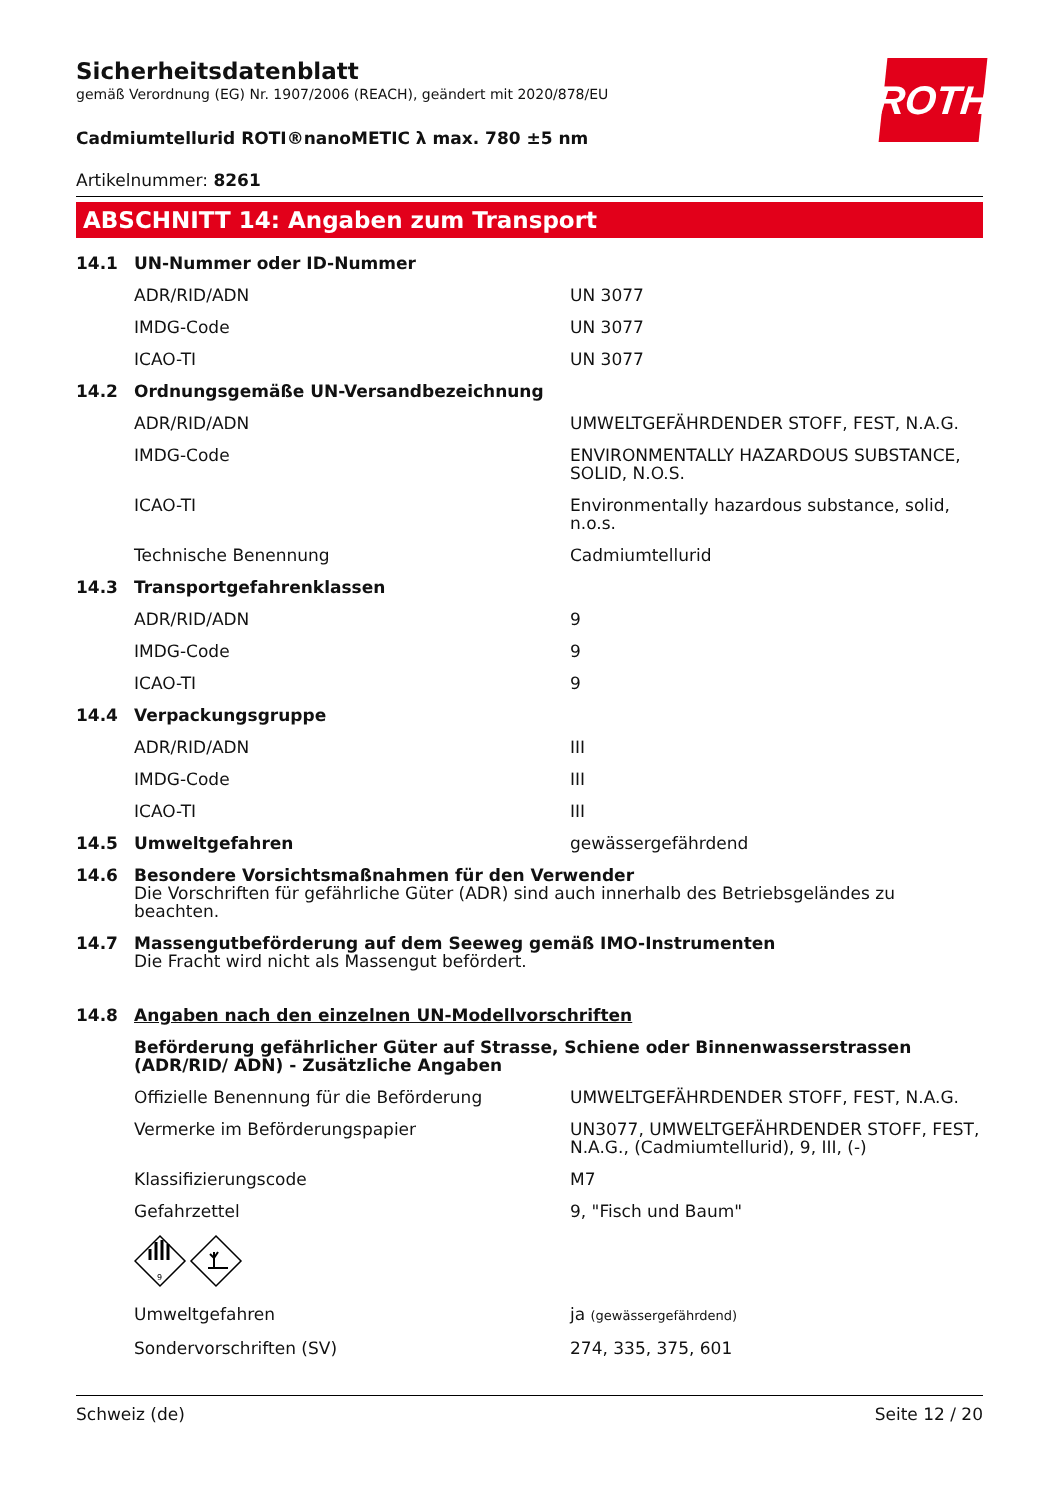ROTH
Sicherheitsdatenblatt
gemäß Verordnung (EG) Nr. 1907/2006 (REACH), geändert mit 2020/878/EU
Cadmiumtellurid ROTI®nanoMETIC λ max. 780 ±5 nm
Artikelnummer: 8261
ABSCHNITT 14: Angaben zum Transport
| 14.1 | UN-Nummer oder ID-Nummer | |
| | ADR/RID/ADN | UN 3077 |
| | IMDG-Code | UN 3077 |
| | ICAO-TI | UN 3077 |
| 14.2 | Ordnungsgemäße UN-Versandbezeichnung | |
| | ADR/RID/ADN | UMWELTGEFÄHRDENDER STOFF, FEST, N.A.G. |
| | IMDG-Code | ENVIRONMENTALLY HAZARDOUS SUBSTANCE, SOLID, N.O.S. |
| | ICAO-TI | Environmentally hazardous substance, solid, n.o.s. |
| | Technische Benennung | Cadmiumtellurid |
| 14.3 | Transportgefahrenklassen | |
| | ADR/RID/ADN | 9 |
| | IMDG-Code | 9 |
| | ICAO-TI | 9 |
| 14.4 | Verpackungsgruppe | |
| | ADR/RID/ADN | III |
| | IMDG-Code | III |
| | ICAO-TI | III |
| 14.5 | Umweltgefahren | gewässergefährdend |
| 14.6 | Besondere Vorsichtsmaßnahmen für den Verwender Die Vorschriften für gefährliche Güter (ADR) sind auch innerhalb des Betriebsgeländes zu beachten. | |
| 14.7 | Massengutbeförderung auf dem Seeweg gemäß IMO-Instrumenten Die Fracht wird nicht als Massengut befördert. | |
| 14.8 | Angaben nach den einzelnen UN-Modellvorschriften | |
| | Beförderung gefährlicher Güter auf Strasse, Schiene oder Binnenwasserstrassen (ADR/RID/ ADN) - Zusätzliche Angaben | |
| | Offizielle Benennung für die Beförderung | UMWELTGEFÄHRDENDER STOFF, FEST, N.A.G. |
| | Vermerke im Beförderungspapier | UN3077, UMWELTGEFÄHRDENDER STOFF, FEST, N.A.G., (Cadmiumtellurid), 9, III, (-) |
| | Klassifizierungscode | M7 |
| | Gefahrzettel | 9, "Fisch und Baum" |
| | 9 | |
| | Umweltgefahren | ja (gewässergefährdend) |
| | Sondervorschriften (SV) | 274, 335, 375, 601 |
Schweiz (de) Seite 12 / 20